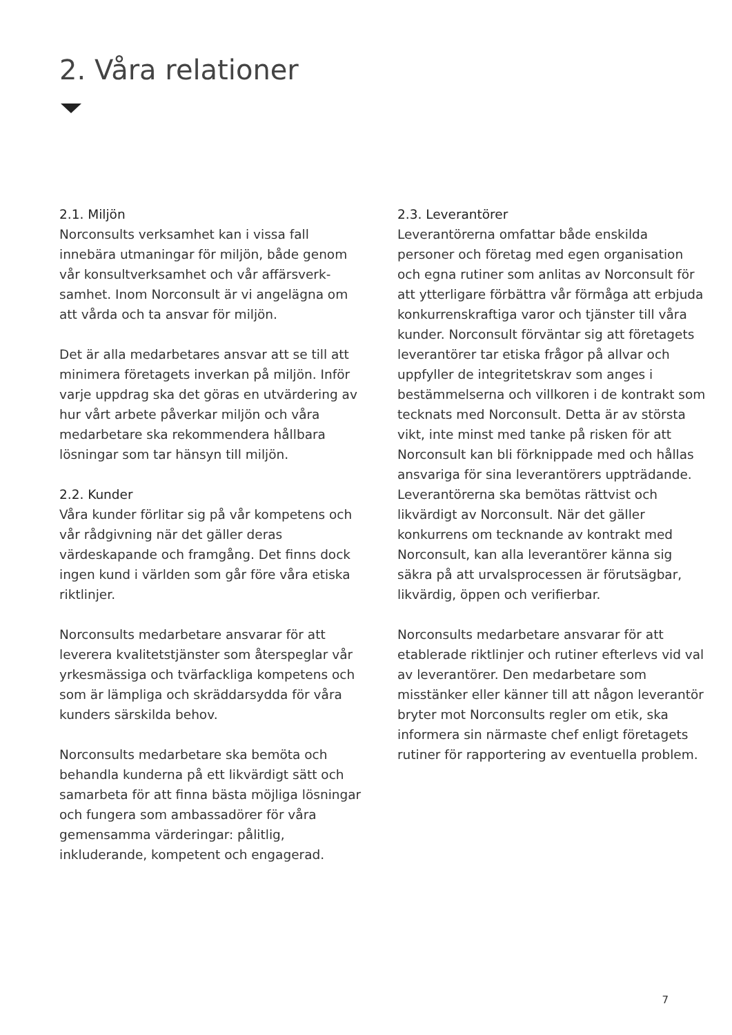2. Våra relationer
2.1. Miljön
Norconsults verksamhet kan i vissa fall innebära utmaningar för miljön, både genom vår konsultverksamhet och vår affärsverk­samhet. Inom Norconsult är vi angelägna om att vårda och ta ansvar för miljön.
Det är alla medarbetares ansvar att se till att minimera företagets inverkan på miljön. Inför varje uppdrag ska det göras en ut­värdering av hur vårt arbete påverkar miljön och våra medarbetare ska rekommendera hållbara lösningar som tar hänsyn till miljön.
2.2. Kunder
Våra kunder förlitar sig på vår kompetens och vår rådgivning när det gäller deras värdeskapande och framgång. Det finns dock ingen kund i världen som går före våra etiska riktlinjer.
Norconsults medarbetare ansvarar för att leverera kvalitetstjänster som återspeglar vår yrkesmässiga och tvärfackliga kompetens och som är lämpliga och skräddarsydda för våra kunders särskilda behov.
Norconsults medarbetare ska bemöta och behandla kunderna på ett likvärdigt sätt och samarbeta för att finna bästa möjliga lösningar och fungera som ambassadörer för våra gemensamma värderingar: pålitlig, inkluderande, kompetent och engagerad.
2.3. Leverantörer
Leverantörerna omfattar både enskilda personer och företag med egen organisa­tion och egna rutiner som anlitas av Norconsult för att ytterligare förbättra vår förmåga att erbjuda konkurrenskraftiga varor och tjänster till våra kunder. Norconsult förväntar sig att företagets leverantörer tar etiska frågor på allvar och uppfyller de integritetskrav som anges i bestämmelserna och villkoren i de kontrakt som tecknats med Norconsult. Detta är av största vikt, inte minst med tanke på risken för att Norconsult kan bli förknippade med och hållas ansvariga för sina leverantörers uppträdande. Leverantörerna ska bemötas rättvist och likvärdigt av Norconsult. När det gäller konkurrens om tecknande av kontrakt med Norconsult, kan alla leverantörer känna sig säkra på att urvalsprocessen är förutsägbar, likvärdig, öppen och verifierbar.
Norconsults medarbetare ansvarar för att etablerade riktlinjer och rutiner efterlevs vid val av leverantörer. Den medarbetare som misstänker eller känner till att någon leverantör bryter mot Norconsults regler om etik, ska informera sin närmaste chef enligt företagets rutiner för rapportering av eventuella problem.
7